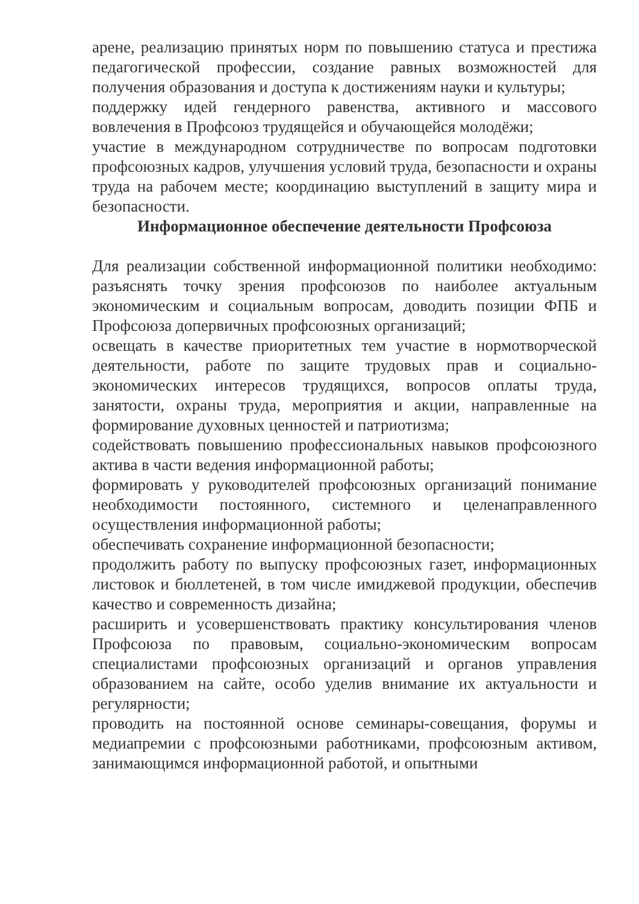арене, реализацию принятых норм по повышению статуса и престижа педагогической профессии, создание равных возможностей для получения образования и доступа к достижениям науки и культуры;
поддержку идей гендерного равенства, активного и массового вовлечения в Профсоюз трудящейся и обучающейся молодёжи;
участие в международном сотрудничестве по вопросам подготовки профсоюзных кадров, улучшения условий труда, безопасности и охраны труда на рабочем месте; координацию выступлений в защиту мира и безопасности.
Информационное обеспечение деятельности Профсоюза
Для реализации собственной информационной политики необходимо: разъяснять точку зрения профсоюзов по наиболее актуальным экономическим и социальным вопросам, доводить позиции ФПБ и Профсоюза допервичных профсоюзных организаций;
освещать в качестве приоритетных тем участие в нормотворческой деятельности, работе по защите трудовых прав и социально-экономических интересов трудящихся, вопросов оплаты труда, занятости, охраны труда, мероприятия и акции, направленные на формирование духовных ценностей и патриотизма;
содействовать повышению профессиональных навыков профсоюзного актива в части ведения информационной работы;
формировать у руководителей профсоюзных организаций понимание необходимости постоянного, системного и целенаправленного осуществления информационной работы;
обеспечивать сохранение информационной безопасности;
продолжить работу по выпуску профсоюзных газет, информационных листовок и бюллетеней, в том числе имиджевой продукции, обеспечив качество и современность дизайна;
расширить и усовершенствовать практику консультирования членов Профсоюза по правовым, социально-экономическим вопросам специалистами профсоюзных организаций и органов управления образованием на сайте, особо уделив внимание их актуальности и регулярности;
проводить на постоянной основе семинары-совещания, форумы и медиапремии с профсоюзными работниками, профсоюзным активом, занимающимся информационной работой, и опытными